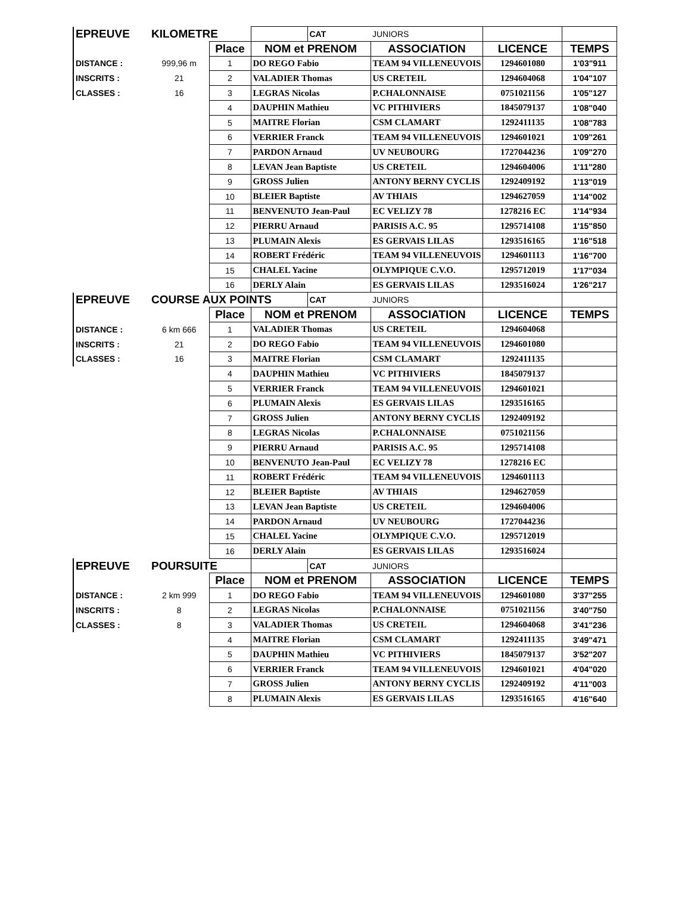| EPREUVE | KILOMETRE | | | CAT | JUNIORS | | |
| | | Place | NOM et PRENOM | | ASSOCIATION | LICENCE | TEMPS |
| DISTANCE : | 999,96 m | 1 | DO REGO Fabio | | TEAM 94 VILLENEUVOIS | 1294601080 | 1'03"911 |
| INSCRITS : | 21 | 2 | VALADIER Thomas | | US CRETEIL | 1294604068 | 1'04"107 |
| CLASSES : | 16 | 3 | LEGRAS Nicolas | | P.CHALONNAISE | 0751021156 | 1'05"127 |
| | | 4 | DAUPHIN Mathieu | | VC PITHIVIERS | 1845079137 | 1'08"040 |
| | | 5 | MAITRE Florian | | CSM CLAMART | 1292411135 | 1'08"783 |
| | | 6 | VERRIER Franck | | TEAM 94 VILLENEUVOIS | 1294601021 | 1'09"261 |
| | | 7 | PARDON Arnaud | | UV NEUBOURG | 1727044236 | 1'09"270 |
| | | 8 | LEVAN Jean Baptiste | | US CRETEIL | 1294604006 | 1'11"280 |
| | | 9 | GROSS Julien | | ANTONY BERNY CYCLIS | 1292409192 | 1'13"019 |
| | | 10 | BLEIER Baptiste | | AV THIAIS | 1294627059 | 1'14"002 |
| | | 11 | BENVENUTO Jean-Paul | | EC VELIZY 78 | 1278216 EC | 1'14"934 |
| | | 12 | PIERRU Arnaud | | PARISIS A.C. 95 | 1295714108 | 1'15"850 |
| | | 13 | PLUMAIN Alexis | | ES GERVAIS LILAS | 1293516165 | 1'16"518 |
| | | 14 | ROBERT Frédéric | | TEAM 94 VILLENEUVOIS | 1294601113 | 1'16"700 |
| | | 15 | CHALEL Yacine | | OLYMPIQUE C.V.O. | 1295712019 | 1'17"034 |
| | | 16 | DERLY Alain | | ES GERVAIS LILAS | 1293516024 | 1'26"217 |
| EPREUVE | COURSE AUX POINTS | | | CAT | JUNIORS | | |
| | | Place | NOM et PRENOM | | ASSOCIATION | LICENCE | TEMPS |
| DISTANCE : | 6 km 666 | 1 | VALADIER Thomas | | US CRETEIL | 1294604068 | |
| INSCRITS : | 21 | 2 | DO REGO Fabio | | TEAM 94 VILLENEUVOIS | 1294601080 | |
| CLASSES : | 16 | 3 | MAITRE Florian | | CSM CLAMART | 1292411135 | |
| | | 4 | DAUPHIN Mathieu | | VC PITHIVIERS | 1845079137 | |
| | | 5 | VERRIER Franck | | TEAM 94 VILLENEUVOIS | 1294601021 | |
| | | 6 | PLUMAIN Alexis | | ES GERVAIS LILAS | 1293516165 | |
| | | 7 | GROSS Julien | | ANTONY BERNY CYCLIS | 1292409192 | |
| | | 8 | LEGRAS Nicolas | | P.CHALONNAISE | 0751021156 | |
| | | 9 | PIERRU Arnaud | | PARISIS A.C. 95 | 1295714108 | |
| | | 10 | BENVENUTO Jean-Paul | | EC VELIZY 78 | 1278216 EC | |
| | | 11 | ROBERT Frédéric | | TEAM 94 VILLENEUVOIS | 1294601113 | |
| | | 12 | BLEIER Baptiste | | AV THIAIS | 1294627059 | |
| | | 13 | LEVAN Jean Baptiste | | US CRETEIL | 1294604006 | |
| | | 14 | PARDON Arnaud | | UV NEUBOURG | 1727044236 | |
| | | 15 | CHALEL Yacine | | OLYMPIQUE C.V.O. | 1295712019 | |
| | | 16 | DERLY Alain | | ES GERVAIS LILAS | 1293516024 | |
| EPREUVE | POURSUITE | | | CAT | JUNIORS | | |
| | | Place | NOM et PRENOM | | ASSOCIATION | LICENCE | TEMPS |
| DISTANCE : | 2 km 999 | 1 | DO REGO Fabio | | TEAM 94 VILLENEUVOIS | 1294601080 | 3'37"255 |
| INSCRITS : | 8 | 2 | LEGRAS Nicolas | | P.CHALONNAISE | 0751021156 | 3'40"750 |
| CLASSES : | 8 | 3 | VALADIER Thomas | | US CRETEIL | 1294604068 | 3'41"236 |
| | | 4 | MAITRE Florian | | CSM CLAMART | 1292411135 | 3'49"471 |
| | | 5 | DAUPHIN Mathieu | | VC PITHIVIERS | 1845079137 | 3'52"207 |
| | | 6 | VERRIER Franck | | TEAM 94 VILLENEUVOIS | 1294601021 | 4'04"020 |
| | | 7 | GROSS Julien | | ANTONY BERNY CYCLIS | 1292409192 | 4'11"003 |
| | | 8 | PLUMAIN Alexis | | ES GERVAIS LILAS | 1293516165 | 4'16"640 |